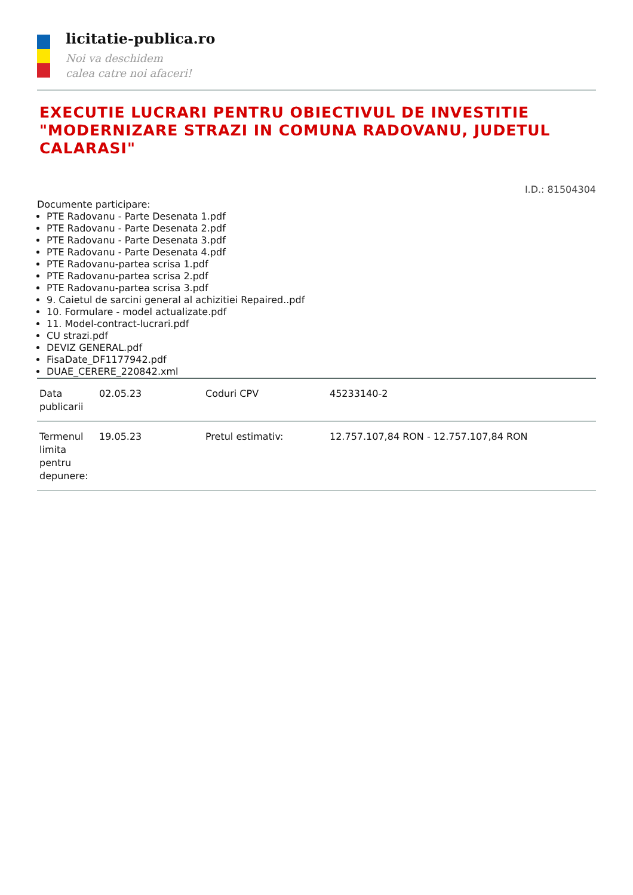licitatie-publica.ro
Noi va deschidem
calea catre noi afaceri!
EXECUTIE LUCRARI PENTRU OBIECTIVUL DE INVESTITIE "MODERNIZARE STRAZI IN COMUNA RADOVANU, JUDETUL CALARASI"
I.D.: 81504304
Documente participare:
PTE Radovanu - Parte Desenata 1.pdf
PTE Radovanu - Parte Desenata 2.pdf
PTE Radovanu - Parte Desenata 3.pdf
PTE Radovanu - Parte Desenata 4.pdf
PTE Radovanu-partea scrisa 1.pdf
PTE Radovanu-partea scrisa 2.pdf
PTE Radovanu-partea scrisa 3.pdf
9. Caietul de sarcini general al achizitiei Repaired..pdf
10. Formulare - model actualizate.pdf
11. Model-contract-lucrari.pdf
CU strazi.pdf
DEVIZ GENERAL.pdf
FisaDate_DF1177942.pdf
DUAE_CERERE_220842.xml
| Data publicarii | 02.05.23 | Coduri CPV | 45233140-2 |
| Termenul limita pentru depunere: | 19.05.23 | Pretul estimativ: | 12.757.107,84 RON - 12.757.107,84 RON |